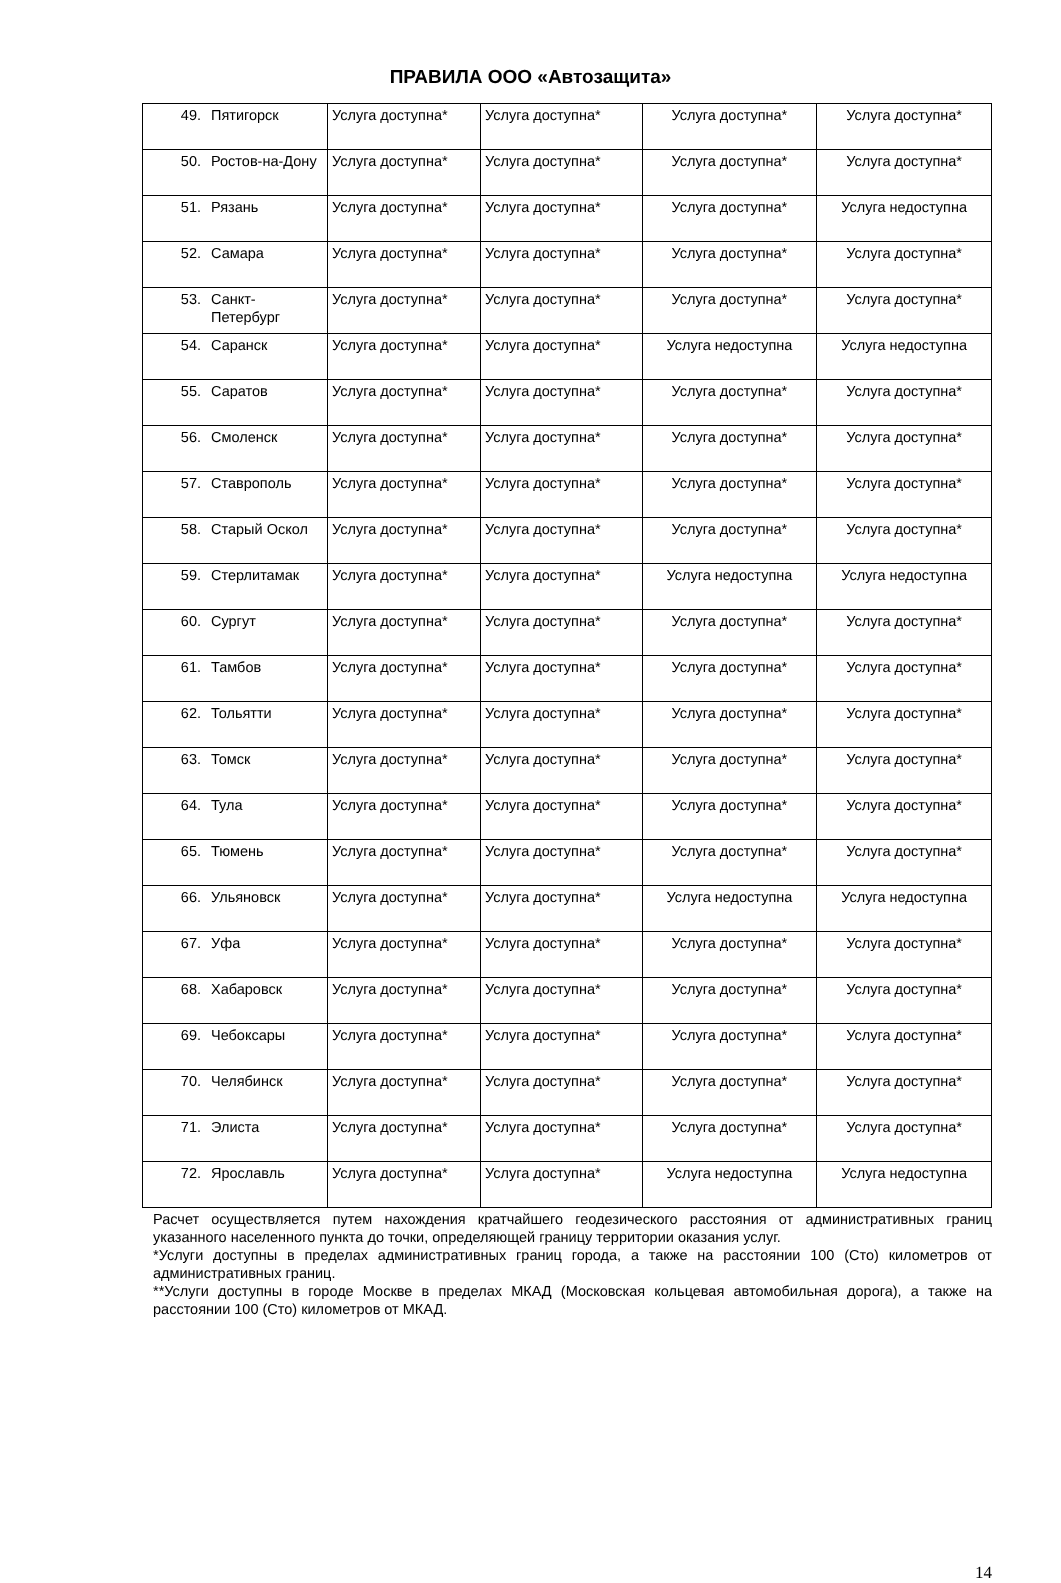ПРАВИЛА ООО «Автозащита»
| 49. | Пятигорск | Услуга доступна* | Услуга доступна* | Услуга доступна* | Услуга доступна* |
| 50. | Ростов-на-Дону | Услуга доступна* | Услуга доступна* | Услуга доступна* | Услуга доступна* |
| 51. | Рязань | Услуга доступна* | Услуга доступна* | Услуга доступна* | Услуга недоступна |
| 52. | Самара | Услуга доступна* | Услуга доступна* | Услуга доступна* | Услуга доступна* |
| 53. | Санкт-Петербург | Услуга доступна* | Услуга доступна* | Услуга доступна* | Услуга доступна* |
| 54. | Саранск | Услуга доступна* | Услуга доступна* | Услуга недоступна | Услуга недоступна |
| 55. | Саратов | Услуга доступна* | Услуга доступна* | Услуга доступна* | Услуга доступна* |
| 56. | Смоленск | Услуга доступна* | Услуга доступна* | Услуга доступна* | Услуга доступна* |
| 57. | Ставрополь | Услуга доступна* | Услуга доступна* | Услуга доступна* | Услуга доступна* |
| 58. | Старый Оскол | Услуга доступна* | Услуга доступна* | Услуга доступна* | Услуга доступна* |
| 59. | Стерлитамак | Услуга доступна* | Услуга доступна* | Услуга недоступна | Услуга недоступна |
| 60. | Сургут | Услуга доступна* | Услуга доступна* | Услуга доступна* | Услуга доступна* |
| 61. | Тамбов | Услуга доступна* | Услуга доступна* | Услуга доступна* | Услуга доступна* |
| 62. | Тольятти | Услуга доступна* | Услуга доступна* | Услуга доступна* | Услуга доступна* |
| 63. | Томск | Услуга доступна* | Услуга доступна* | Услуга доступна* | Услуга доступна* |
| 64. | Тула | Услуга доступна* | Услуга доступна* | Услуга доступна* | Услуга доступна* |
| 65. | Тюмень | Услуга доступна* | Услуга доступна* | Услуга доступна* | Услуга доступна* |
| 66. | Ульяновск | Услуга доступна* | Услуга доступна* | Услуга недоступна | Услуга недоступна |
| 67. | Уфа | Услуга доступна* | Услуга доступна* | Услуга доступна* | Услуга доступна* |
| 68. | Хабаровск | Услуга доступна* | Услуга доступна* | Услуга доступна* | Услуга доступна* |
| 69. | Чебоксары | Услуга доступна* | Услуга доступна* | Услуга доступна* | Услуга доступна* |
| 70. | Челябинск | Услуга доступна* | Услуга доступна* | Услуга доступна* | Услуга доступна* |
| 71. | Элиста | Услуга доступна* | Услуга доступна* | Услуга доступна* | Услуга доступна* |
| 72. | Ярославль | Услуга доступна* | Услуга доступна* | Услуга недоступна | Услуга недоступна |
Расчет осуществляется путем нахождения кратчайшего геодезического расстояния от административных границ указанного населенного пункта до точки, определяющей границу территории оказания услуг.
*Услуги доступны в пределах административных границ города, а также на расстоянии 100 (Сто) километров от административных границ.
**Услуги доступны в городе Москве в пределах МКАД (Московская кольцевая автомобильная дорога), а также на расстоянии 100 (Сто) километров от МКАД.
14